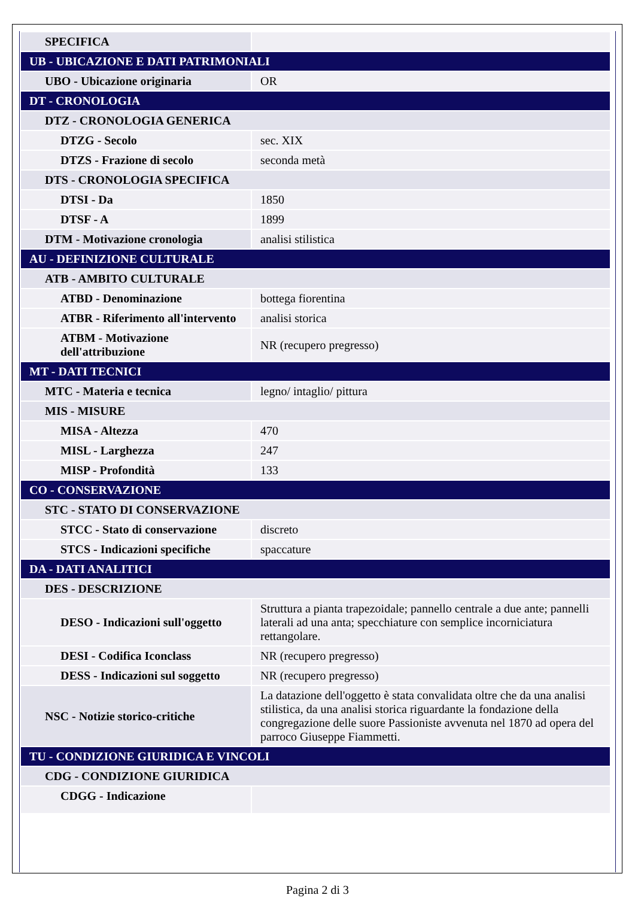| SPECIFICA | |
| UB - UBICAZIONE E DATI PATRIMONIALI | |
| UBO - Ubicazione originaria | OR |
| DT - CRONOLOGIA | |
| DTZ - CRONOLOGIA GENERICA | |
| DTZG - Secolo | sec. XIX |
| DTZS - Frazione di secolo | seconda metà |
| DTS - CRONOLOGIA SPECIFICA | |
| DTSI - Da | 1850 |
| DTSF - A | 1899 |
| DTM - Motivazione cronologia | analisi stilistica |
| AU - DEFINIZIONE CULTURALE | |
| ATB - AMBITO CULTURALE | |
| ATBD - Denominazione | bottega fiorentina |
| ATBR - Riferimento all'intervento | analisi storica |
| ATBM - Motivazione dell'attribuzione | NR (recupero pregresso) |
| MT - DATI TECNICI | |
| MTC - Materia e tecnica | legno/ intaglio/ pittura |
| MIS - MISURE | |
| MISA - Altezza | 470 |
| MISL - Larghezza | 247 |
| MISP - Profondità | 133 |
| CO - CONSERVAZIONE | |
| STC - STATO DI CONSERVAZIONE | |
| STCC - Stato di conservazione | discreto |
| STCS - Indicazioni specifiche | spaccature |
| DA - DATI ANALITICI | |
| DES - DESCRIZIONE | |
| DESO - Indicazioni sull'oggetto | Struttura a pianta trapezoidale; pannello centrale a due ante; pannelli laterali ad una anta; specchiature con semplice incorniciatura rettangolare. |
| DESI - Codifica Iconclass | NR (recupero pregresso) |
| DESS - Indicazioni sul soggetto | NR (recupero pregresso) |
| NSC - Notizie storico-critiche | La datazione dell'oggetto è stata convalidata oltre che da una analisi stilistica, da una analisi storica riguardante la fondazione della congregazione delle suore Passioniste avvenuta nel 1870 ad opera del parroco Giuseppe Fiammetti. |
| TU - CONDIZIONE GIURIDICA E VINCOLI | |
| CDG - CONDIZIONE GIURIDICA | |
| CDGG - Indicazione | |
Pagina 2 di 3